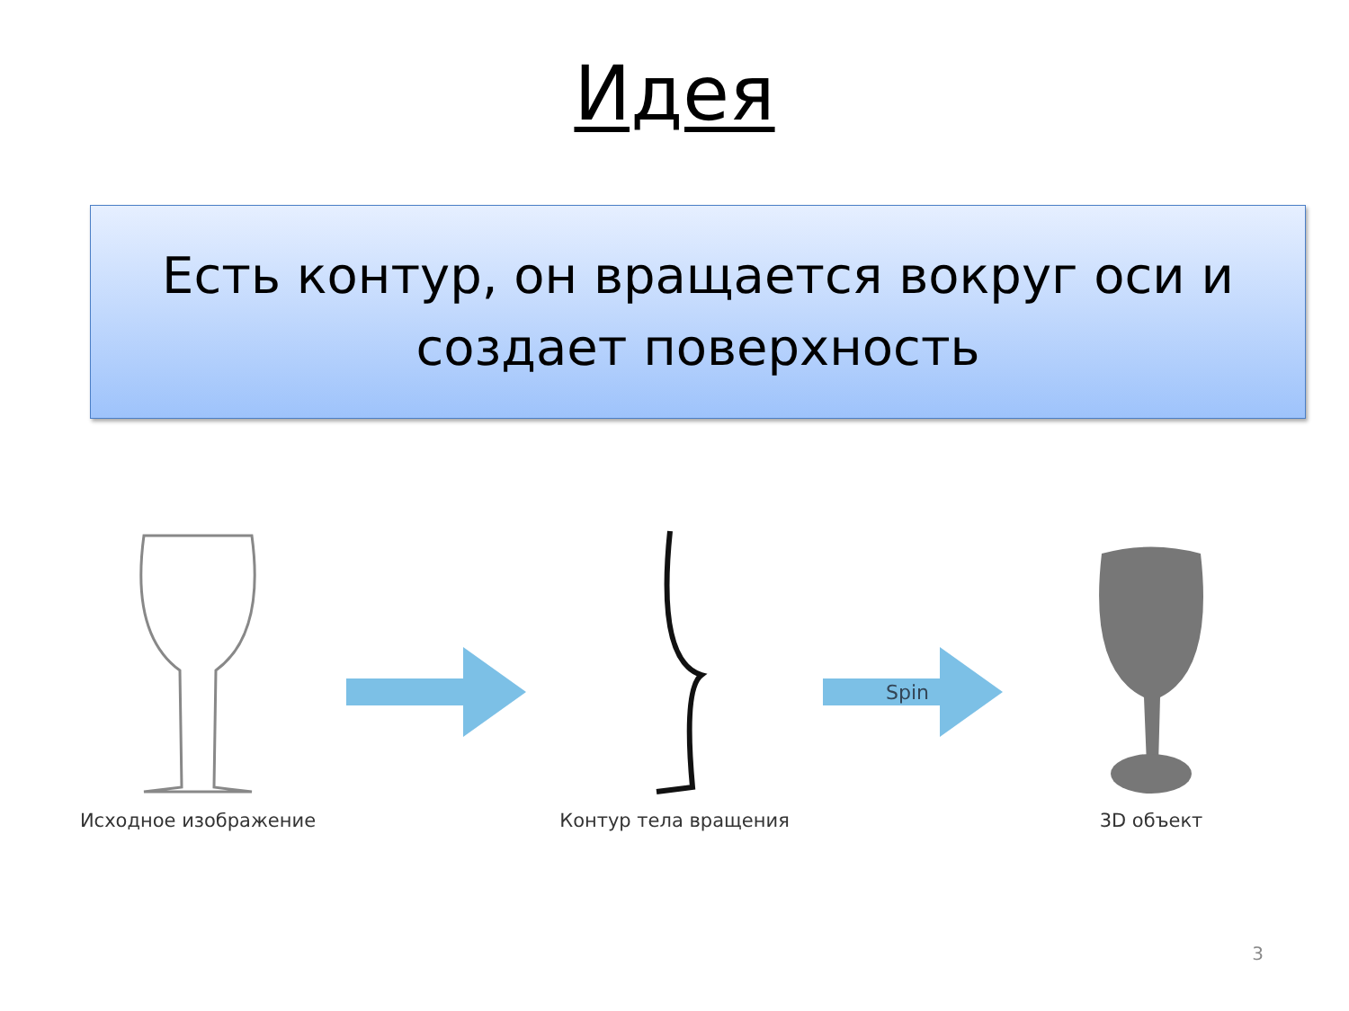Идея
Есть контур, он вращается вокруг оси и
создает поверхность
Исходное изображение
Контур тела вращения
Spin
3D объект
3